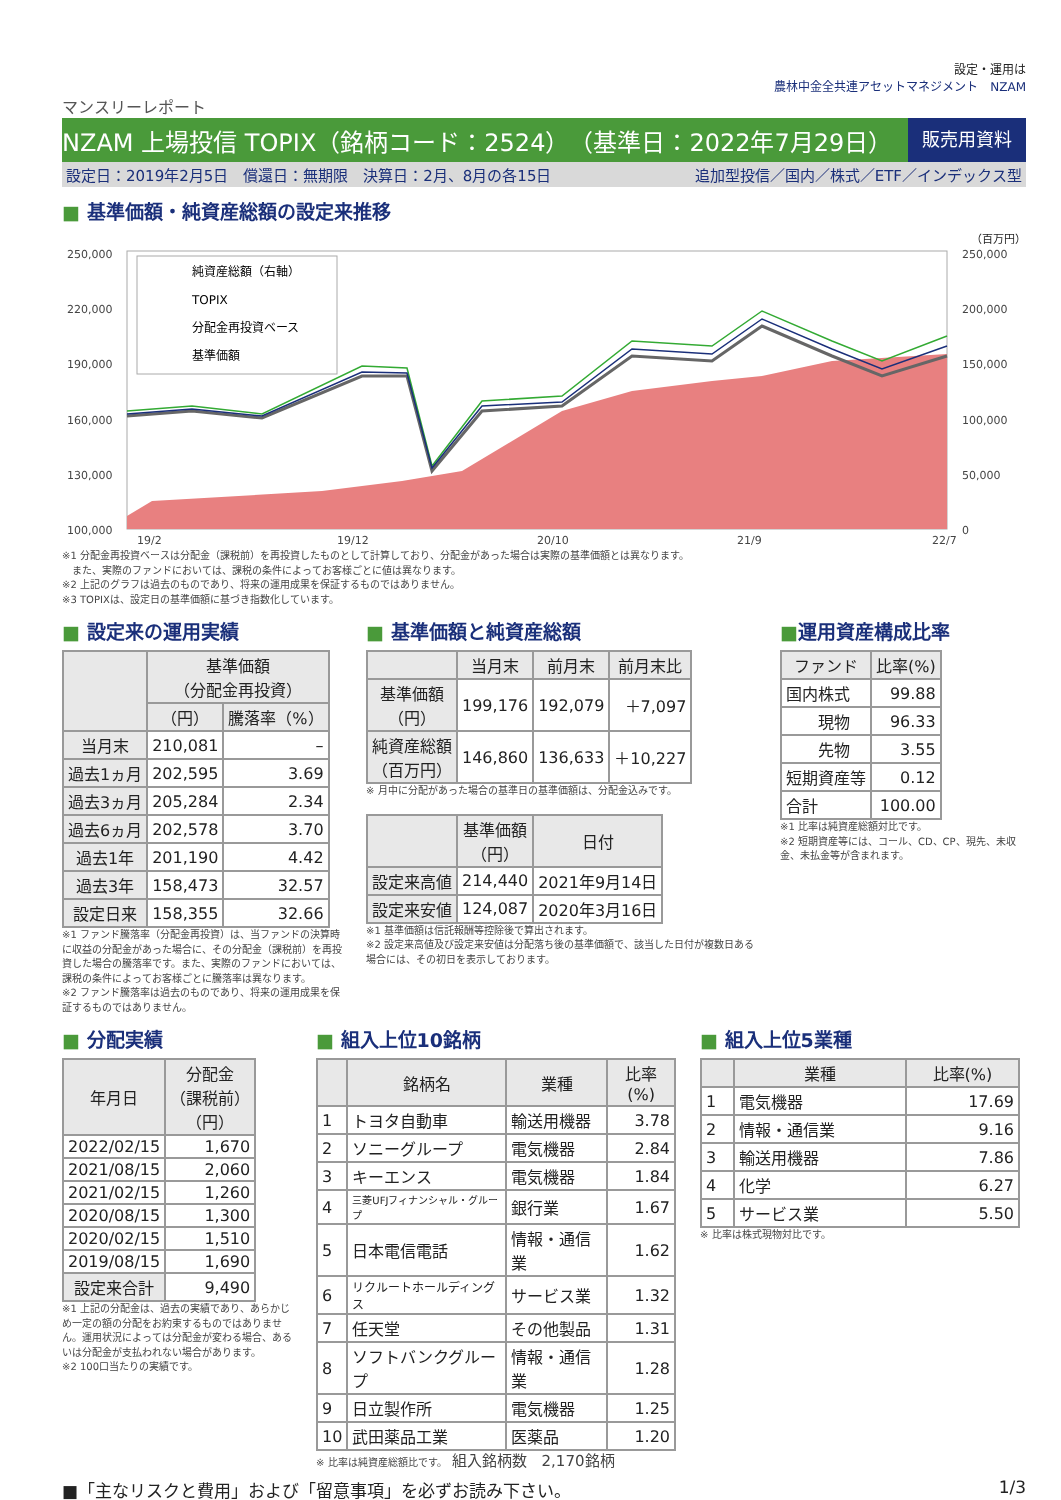設定・運用は
農林中金全共連アセットマネジメント　NZAM
マンスリーレポート
NZAM 上場投信 TOPIX（銘柄コード：2524）　（基準日：2022年7月29日） 販売用資料
設定日：2019年2月5日　償還日：無期限　決算日：2月、8月の各15日 追加型投信／国内／株式／ETF／インデックス型
■ 基準価額・純資産総額の設定来推移
（百万円）
250,000
220,000
190,000
160,000
130,000
100,000
250,000
200,000
150,000
100,000
50,000
0
19/2
19/12
20/10
21/9
22/7
純資産総額（右軸）
TOPIX
分配金再投資ベース
基準価額
※1 分配金再投資ベースは分配金（課税前）を再投資したものとして計算しており、分配金があった場合は実際の基準価額とは異なります。
　また、実際のファンドにおいては、課税の条件によってお客様ごとに値は異なります。
※2 上記のグラフは過去のものであり、将来の運用成果を保証するものではありません。
※3 TOPIXは、設定日の基準価額に基づき指数化しています。
■ 設定来の運用実績
| | 基準価額 （分配金再投資） | |
| --- | --- | --- |
| | （円） | 騰落率（%） |
| 当月末 | 210,081 | – |
| 過去1ヵ月 | 202,595 | 3.69 |
| 過去3ヵ月 | 205,284 | 2.34 |
| 過去6ヵ月 | 202,578 | 3.70 |
| 過去1年 | 201,190 | 4.42 |
| 過去3年 | 158,473 | 32.57 |
| 設定日来 | 158,355 | 32.66 |
※1 ファンド騰落率（分配金再投資）は、当ファンドの決算時に収益の分配金があった場合に、その分配金（課税前）を再投資した場合の騰落率です。また、実際のファンドにおいては、課税の条件によってお客様ごとに騰落率は異なります。
※2 ファンド騰落率は過去のものであり、将来の運用成果を保証するものではありません。
■ 基準価額と純資産総額
| | 当月末 | 前月末 | 前月末比 |
| --- | --- | --- | --- |
| 基準価額 （円） | 199,176 | 192,079 | ＋7,097 |
| 純資産総額 （百万円） | 146,860 | 136,633 | ＋10,227 |
※ 月中に分配があった場合の基準日の基準価額は、分配金込みです。
| | 基準価額 （円） | 日付 |
| --- | --- | --- |
| 設定来高値 | 214,440 | 2021年9月14日 |
| 設定来安値 | 124,087 | 2020年3月16日 |
※1 基準価額は信託報酬等控除後で算出されます。
※2 設定来高値及び設定来安値は分配落ち後の基準価額で、該当した日付が複数日ある場合には、その初日を表示しております。
■運用資産構成比率
| ファンド | 比率(%) |
| --- | --- |
| 国内株式 | 99.88 |
| 現物 | 96.33 |
| 先物 | 3.55 |
| 短期資産等 | 0.12 |
| 合計 | 100.00 |
※1 比率は純資産総額対比です。
※2 短期資産等には、コール、CD、CP、現先、未収金、未払金等が含まれます。
■ 分配実績
| 年月日 | 分配金 （課税前） （円） |
| --- | --- |
| 2022/02/15 | 1,670 |
| 2021/08/15 | 2,060 |
| 2021/02/15 | 1,260 |
| 2020/08/15 | 1,300 |
| 2020/02/15 | 1,510 |
| 2019/08/15 | 1,690 |
| 設定来合計 | 9,490 |
※1 上記の分配金は、過去の実績であり、あらかじめ一定の額の分配をお約束するものではありません。運用状況によっては分配金が変わる場合、あるいは分配金が支払われない場合があります。
※2 100口当たりの実績です。
■ 組入上位10銘柄
| | 銘柄名 | 業種 | 比率(%) |
| --- | --- | --- | --- |
| 1 | トヨタ自動車 | 輸送用機器 | 3.78 |
| 2 | ソニーグループ | 電気機器 | 2.84 |
| 3 | キーエンス | 電気機器 | 1.84 |
| 4 | 三菱UFJフィナンシャル・グループ | 銀行業 | 1.67 |
| 5 | 日本電信電話 | 情報・通信業 | 1.62 |
| 6 | リクルートホールディングス | サービス業 | 1.32 |
| 7 | 任天堂 | その他製品 | 1.31 |
| 8 | ソフトバンクグループ | 情報・通信業 | 1.28 |
| 9 | 日立製作所 | 電気機器 | 1.25 |
| 10 | 武田薬品工業 | 医薬品 | 1.20 |
※ 比率は純資産総額比です。　組入銘柄数　2,170銘柄
■ 組入上位5業種
| | 業種 | 比率(%) |
| --- | --- | --- |
| 1 | 電気機器 | 17.69 |
| 2 | 情報・通信業 | 9.16 |
| 3 | 輸送用機器 | 7.86 |
| 4 | 化学 | 6.27 |
| 5 | サービス業 | 5.50 |
※ 比率は株式現物対比です。
■「主なリスクと費用」および「留意事項」を必ずお読み下さい。 1/3